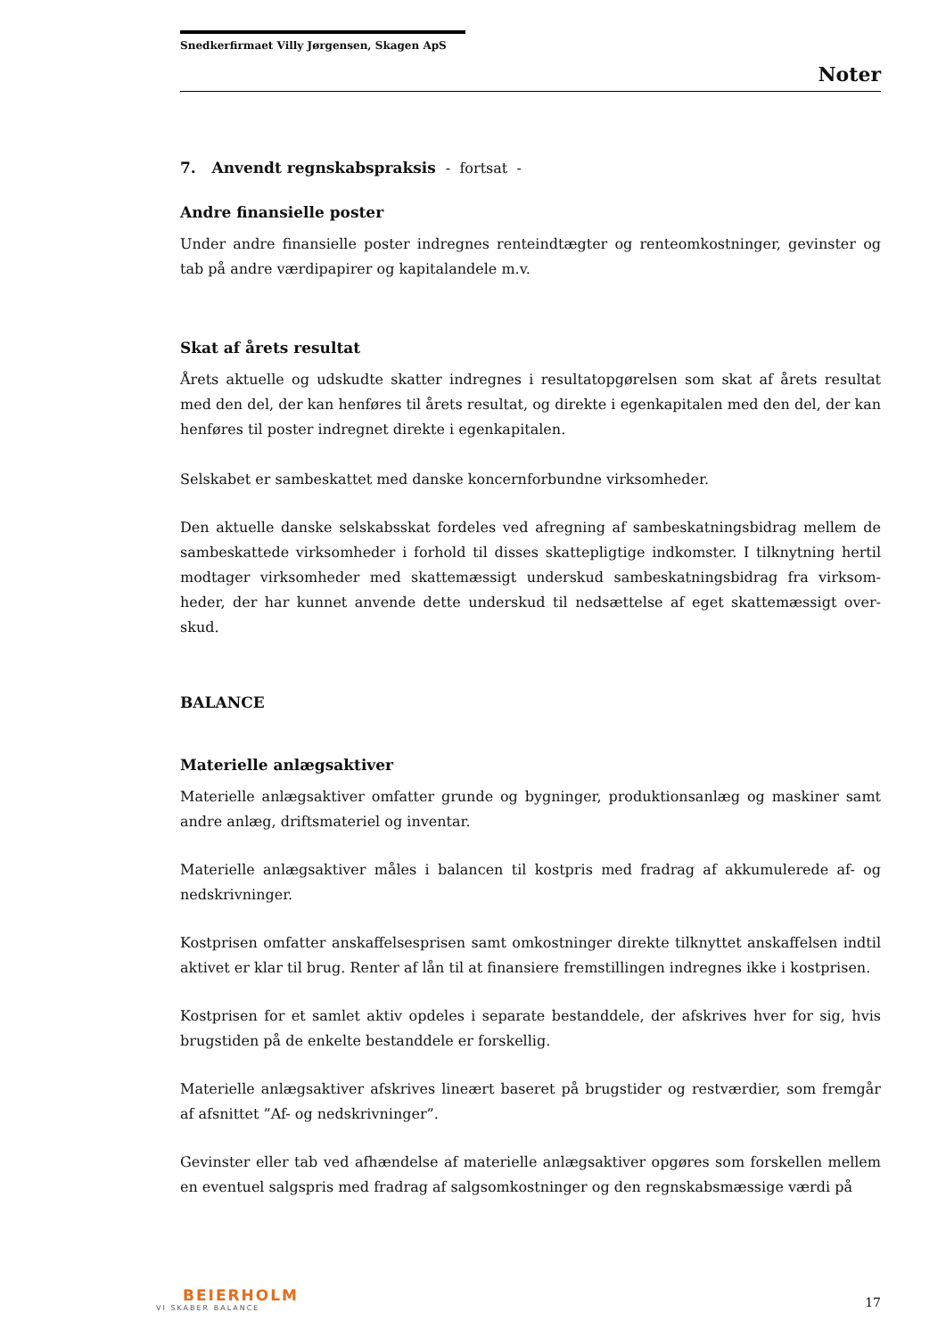Snedkerfirmaet Villy Jørgensen, Skagen ApS
Noter
7. Anvendt regnskabspraksis - fortsat -
Andre finansielle poster
Under andre finansielle poster indregnes renteindtægter og renteomkostninger, gevinster og tab på andre værdipapirer og kapitalandele m.v.
Skat af årets resultat
Årets aktuelle og udskudte skatter indregnes i resultatopgørelsen som skat af årets resultat med den del, der kan henføres til årets resultat, og direkte i egenkapitalen med den del, der kan henføres til poster indregnet direkte i egenkapitalen.
Selskabet er sambeskattet med danske koncernforbundne virksomheder.
Den aktuelle danske selskabsskat fordeles ved afregning af sambeskatningsbidrag mellem de sambeskattede virksomheder i forhold til disses skattepligtige indkomster. I tilknytning hertil modtager virksomheder med skattemæssigt underskud sambeskatningsbidrag fra virksom-heder, der har kunnet anvende dette underskud til nedsættelse af eget skattemæssigt over-skud.
BALANCE
Materielle anlægsaktiver
Materielle anlægsaktiver omfatter grunde og bygninger, produktionsanlæg og maskiner samt andre anlæg, driftsmateriel og inventar.
Materielle anlægsaktiver måles i balancen til kostpris med fradrag af akkumulerede af- og nedskrivninger.
Kostprisen omfatter anskaffelsesprisen samt omkostninger direkte tilknyttet anskaffelsen indtil aktivet er klar til brug. Renter af lån til at finansiere fremstillingen indregnes ikke i kostprisen.
Kostprisen for et samlet aktiv opdeles i separate bestanddele, der afskrives hver for sig, hvis brugstiden på de enkelte bestanddele er forskellig.
Materielle anlægsaktiver afskrives lineært baseret på brugstider og restværdier, som fremgår af afsnittet ”Af- og nedskrivninger”.
Gevinster eller tab ved afhændelse af materielle anlægsaktiver opgøres som forskellen mellem en eventuel salgspris med fradrag af salgsomkostninger og den regnskabsmæssige værdi på
BEIERHOLM
VI SKABER BALANCE
17